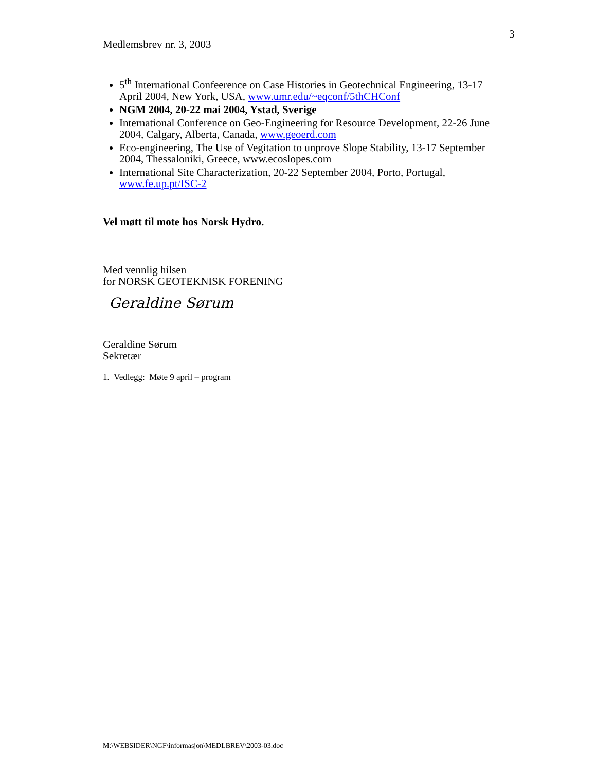3
Medlemsbrev nr. 3, 2003
5<sup>th</sup> International Confeerence on Case Histories in Geotechnical Engineering, 13-17 April 2004, New York, USA, www.umr.edu/~eqconf/5thCHConf
NGM 2004, 20-22 mai 2004, Ystad, Sverige
International Conference on Geo-Engineering for Resource Development, 22-26 June 2004, Calgary, Alberta, Canada, www.geoerd.com
Eco-engineering, The Use of Vegitation to unprove Slope Stability, 13-17 September 2004, Thessaloniki, Greece, www.ecoslopes.com
International Site Characterization, 20-22 September 2004, Porto, Portugal, www.fe.up.pt/ISC-2
Vel møtt til mote hos Norsk Hydro.
Med vennlig hilsen
for NORSK GEOTEKNISK FORENING
Geraldine Sørum
Geraldine Sørum
Sekretær
1. Vedlegg: Møte 9 april – program
M:\WEBSIDER\NGF\informasjon\MEDLBREV\2003-03.doc